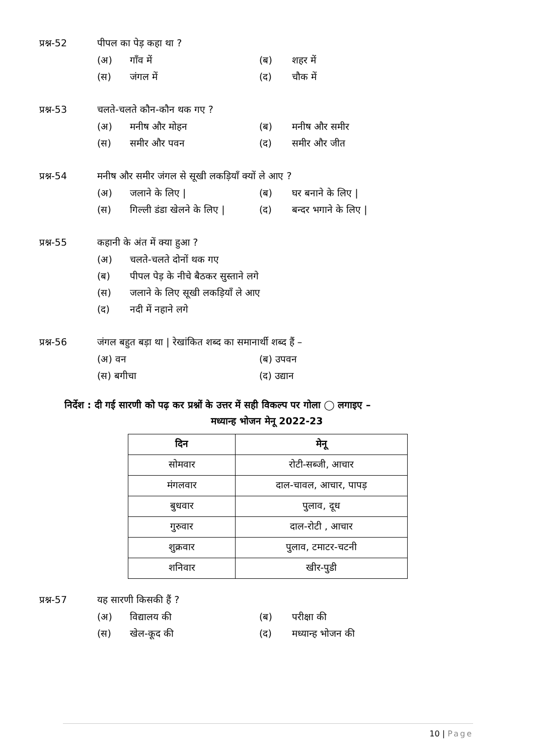प्रश्न-52 पीपल का पेड़ कहा था ?
(अ) गाँव में (ब) शहर में
(स) जंगल में (द) चौक में
प्रश्न-53 चलते-चलते कौन-कौन थक गए ?
(अ) मनीष और मोहन (ब) मनीष और समीर
(स) समीर और पवन (द) समीर और जीत
प्रश्न-54 मनीष और समीर जंगल से सूखी लकड़ियाँ क्यों ले आए ?
(अ) जलाने के लिए | (ब) घर बनाने के लिए |
(स) गिल्ली डंडा खेलने के लिए |
(द) बन्दर भगाने के लिए |
प्रश्न-55 कहानी के अंत में क्या हुआ ?
(अ) चलते-चलते दोनों थक गए
(ब) पीपल पेड़ के नीचे बैठकर सुस्ताने लगे
(स) जलाने के लिए सूखी लकड़ियाँ ले आए
(द) नदी में नहाने लगे
प्रश्न-56 जंगल बहुत बड़ा था | रेखांकित शब्द का समानार्थी शब्द हैं –
(अ) वन (ब) उपवन
(स) बगीचा (द) उद्यान
निर्देश : दी गई सारणी को पढ़ कर प्रश्नों के उत्तर में सही विकल्प पर गोला ◯ लगाइए –
मध्यान्ह भोजन मेनू 2022-23
| दिन | मेनू |
| --- | --- |
| सोमवार | रोटी-सब्जी, आचार |
| मंगलवार | दाल-चावल, आचार, पापड़ |
| बुधवार | पुलाव, दूध |
| गुरुवार | दाल-रोटी , आचार |
| शुक्रवार | पुलाव, टमाटर-चटनी |
| शनिवार | खीर-पुडी |
प्रश्न-57 यह सारणी किसकी हैं ?
(अ) विद्यालय की (ब) परीक्षा की
(स) खेल-कूद की (द) मध्यान्ह भोजन की
10 | Page